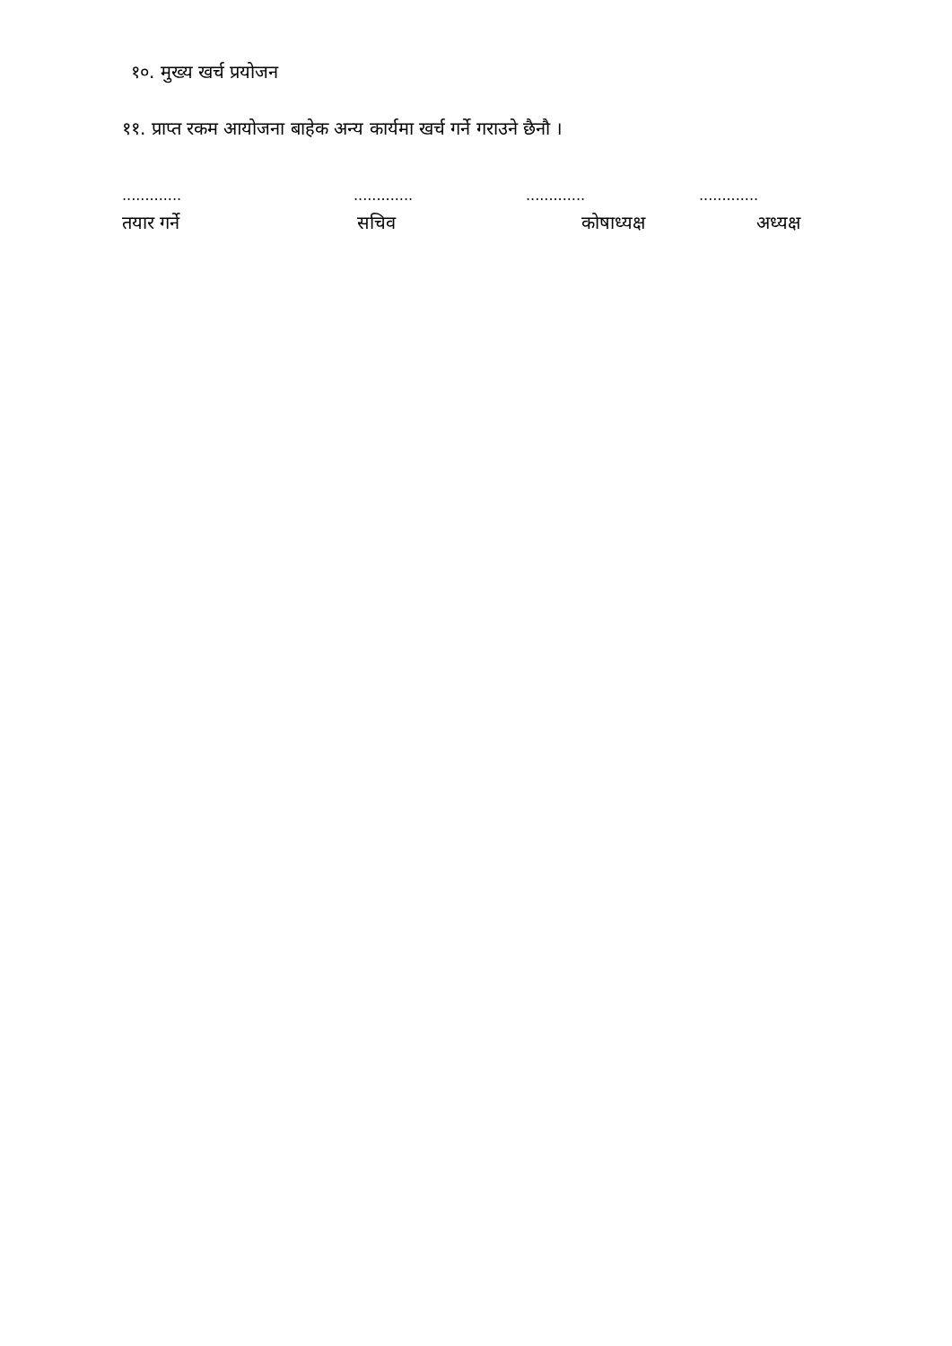१०. मुख्य खर्च प्रयोजन
११. प्राप्त रकम आयोजना बाहेक अन्य कार्यमा खर्च गर्ने गराउने छैनौ ।
| ............. | ............. | ............. | ............. |
| तयार गर्ने | सचिव | कोषाध्यक्ष | अध्यक्ष |